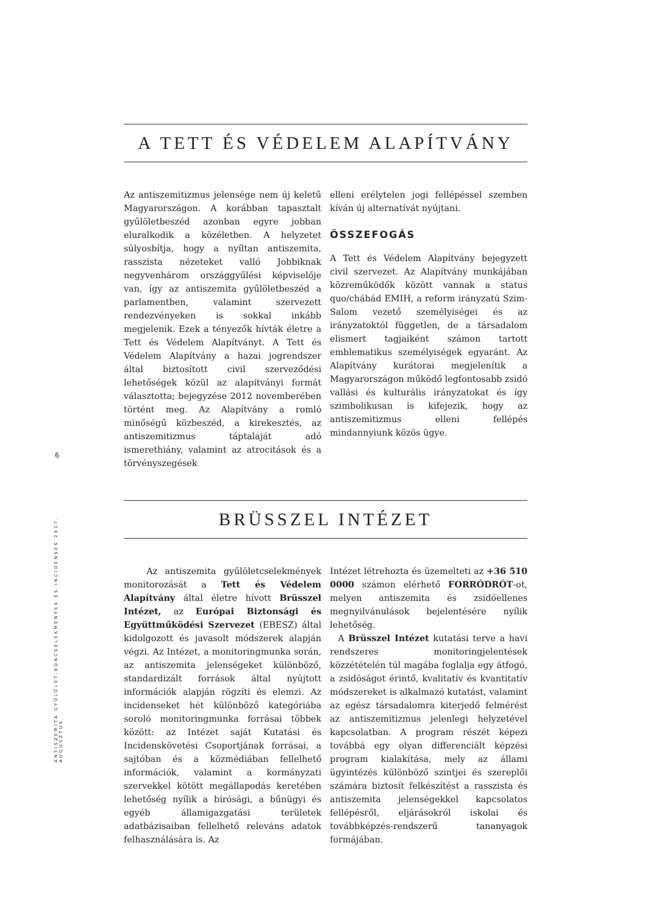6
ANTISZEMITA GYŰLÖLET-BŰNCSELEKMÉNYEK ÉS INCIDENSEK 2017. AUGUSZTUS
A TETT ÉS VÉDELEM ALAPÍTVÁNY
Az antiszemitizmus jelensége nem új keletű Magyarországon. A korábban tapasztalt gyűlöletbeszéd azonban egyre jobban eluralkodik a közéletben. A helyzetet súlyosbítja, hogy a nyíltan antiszemita, rasszista nézeteket valló Jobbiknak negyvenhárom országgyűlési képviselője van, így az antiszemita gyűlöletbeszéd a parlamentben, valamint szervezett rendezvényeken is sokkal inkább megjelenik. Ezek a tényezők hívták életre a Tett és Védelem Alapítványt. A Tett és Védelem Alapítvány a hazai jogrendszer által biztosított civil szerveződési lehetőségek közül az alapítványi formát választotta; bejegyzése 2012 novemberében történt meg. Az Alapítvány a romló minőségű közbeszéd, a kirekesztés, az antiszemitizmus táptalaját adó ismerethiány, valamint az atrocitások és a törvényszegések
elleni erélytelen jogi fellépéssel szemben kíván új alternatívát nyújtani.
ÖSSZEFOGÁS
A Tett és Védelem Alapítvány bejegyzett civil szervezet. Az Alapítvány munkájában közreműködők között vannak a status quo/chábád EMIH, a reform irányzatú Szim-Salom vezető személyiségei és az irányzatoktól független, de a társadalom elismert tagjaiként számon tartott emblematikus személyiségek egyaránt. Az Alapítvány kurátorai megjelenítik a Magyarországon működő legfontosabb zsidó vallási és kulturális irányzatokat és így szimbolikusan is kifejezik, hogy az antiszemitizmus elleni fellépés mindannyiunk közös ügye.
BRÜSSZEL INTÉZET
Az antiszemita gyűlöletcselekmények monitorozását a Tett és Védelem Alapítvány által életre hívott Brüsszel Intézet, az Európai Biztonsági és Együttműködési Szervezet (EBESZ) által kidolgozott és javasolt módszerek alapján végzi. Az Intézet, a monitoringmunka során, az antiszemita jelenségeket különböző, standardizált források által nyújtott információk alapján rögzíti és elemzi. Az incidenseket hét különböző kategóriába soroló monitoringmunka forrásai többek között: az Intézet saját Kutatási és Incidenskövetési Csoportjának forrásai, a sajtóban és a közmédiában fellelhető információk, valamint a kormányzati szervekkel kötött megállapodás keretében lehetőség nyílik a bírósági, a bűnügyi és egyéb államigazgatási területek adatbázisaiban fellelhető releváns adatok felhasználására is. Az
Intézet létrehozta és üzemelteti az +36 510 0000 számon elérhető FORRÓDRÓT-ot, melyen antiszemita és zsidóellenes megnyilvánulások bejelentésére nyílik lehetőség.
A Brüsszel Intézet kutatási terve a havi rendszeres monitoringjelentések közzétételén túl magába foglalja egy átfogó, a zsidóságot érintő, kvalitatív és kvantitatív módszereket is alkalmazó kutatást, valamint az egész társadalomra kiterjedő felmérést az antiszemitizmus jelenlegi helyzetével kapcsolatban. A program részét képezi továbbá egy olyan differenciált képzési program kialakítása, mely az állami ügyintézés különböző szintjei és szereplői számára biztosít felkészítést a rasszista és antiszemita jelenségekkel kapcsolatos fellépésről, eljárásokról iskolai és továbbképzés-rendszerű tananyagok formájában.